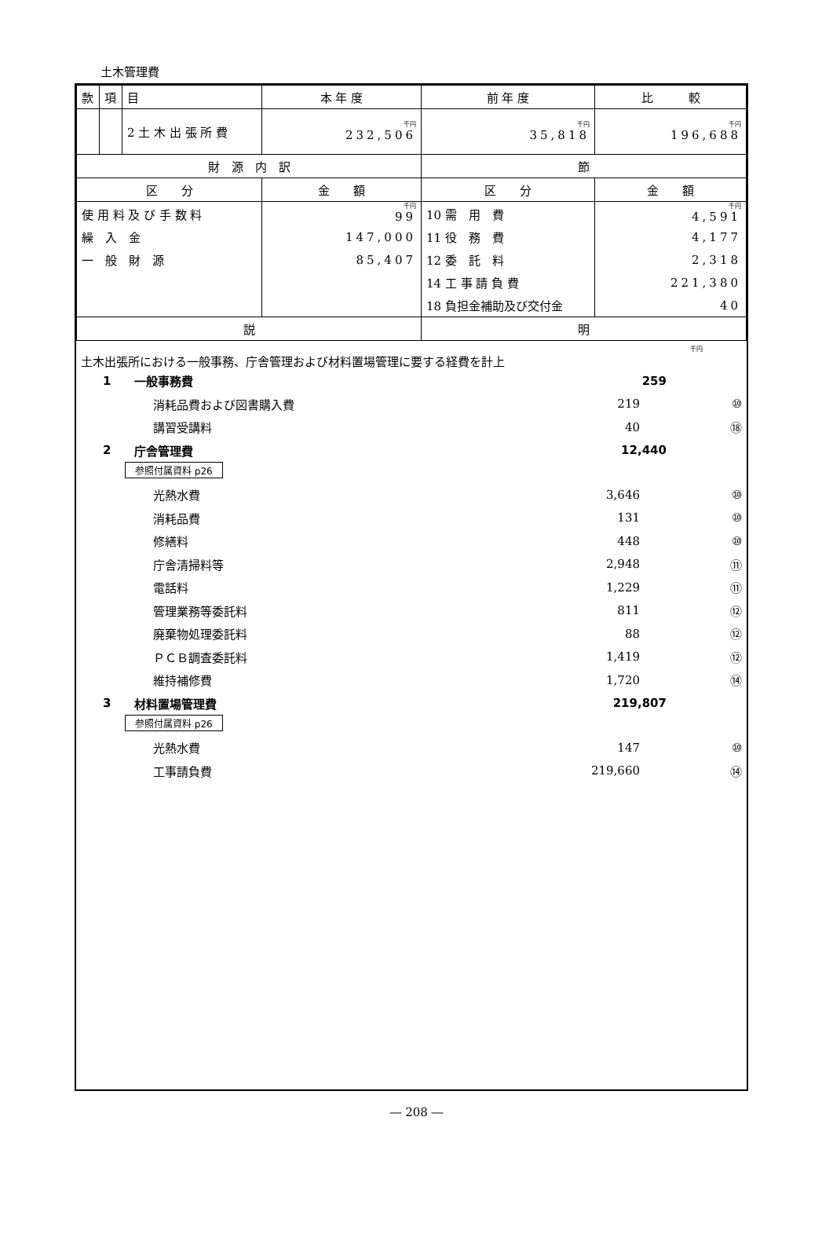土木管理費
| 款 | 項 | 目 | 本 年 度 | 前 年 度 | 比 較 |
| | | 2 土 木 出 張 所 費 | 千円 232,506 | 千円 35,818 | 千円 196,688 |
| 財 源 内 訳 | | | | 節 | |
| 区 分 | | | 金 額 | 区 分 | 金 額 |
| 使 用 料 及 び 手 数 料 | | | 千円 99 | 10 需 用 費 | 千円 4,591 |
| 繰 入 金 | | | 147,000 | 11 役 務 費 | 4,177 |
| 一 般 財 源 | | | 85,407 | 12 委 託 料 | 2,318 |
| | | | | 14 工 事 請 負 費 | 221,380 |
| | | | | 18 負担金補助及び交付金 | 40 |
| 説 | | | | 明 | |
千円
土木出張所における一般事務、庁舎管理および材料置場管理に要する経費を計上
1 一般事務費 259
消耗品費および図書購入費 219 ⑩
講習受講料 40 ⑱
2 庁舎管理費 12,440
参照付属資料 p26
光熱水費 3,646 ⑩
消耗品費 131 ⑩
修繕料 448 ⑩
庁舎清掃料等 2,948 ⑪
電話料 1,229 ⑪
管理業務等委託料 811 ⑫
廃棄物処理委託料 88 ⑫
ＰＣＢ調査委託料 1,419 ⑫
維持補修費 1,720 ⑭
3 材料置場管理費 219,807
参照付属資料 p26
光熱水費 147 ⑩
工事請負費 219,660 ⑭
― 208 ―